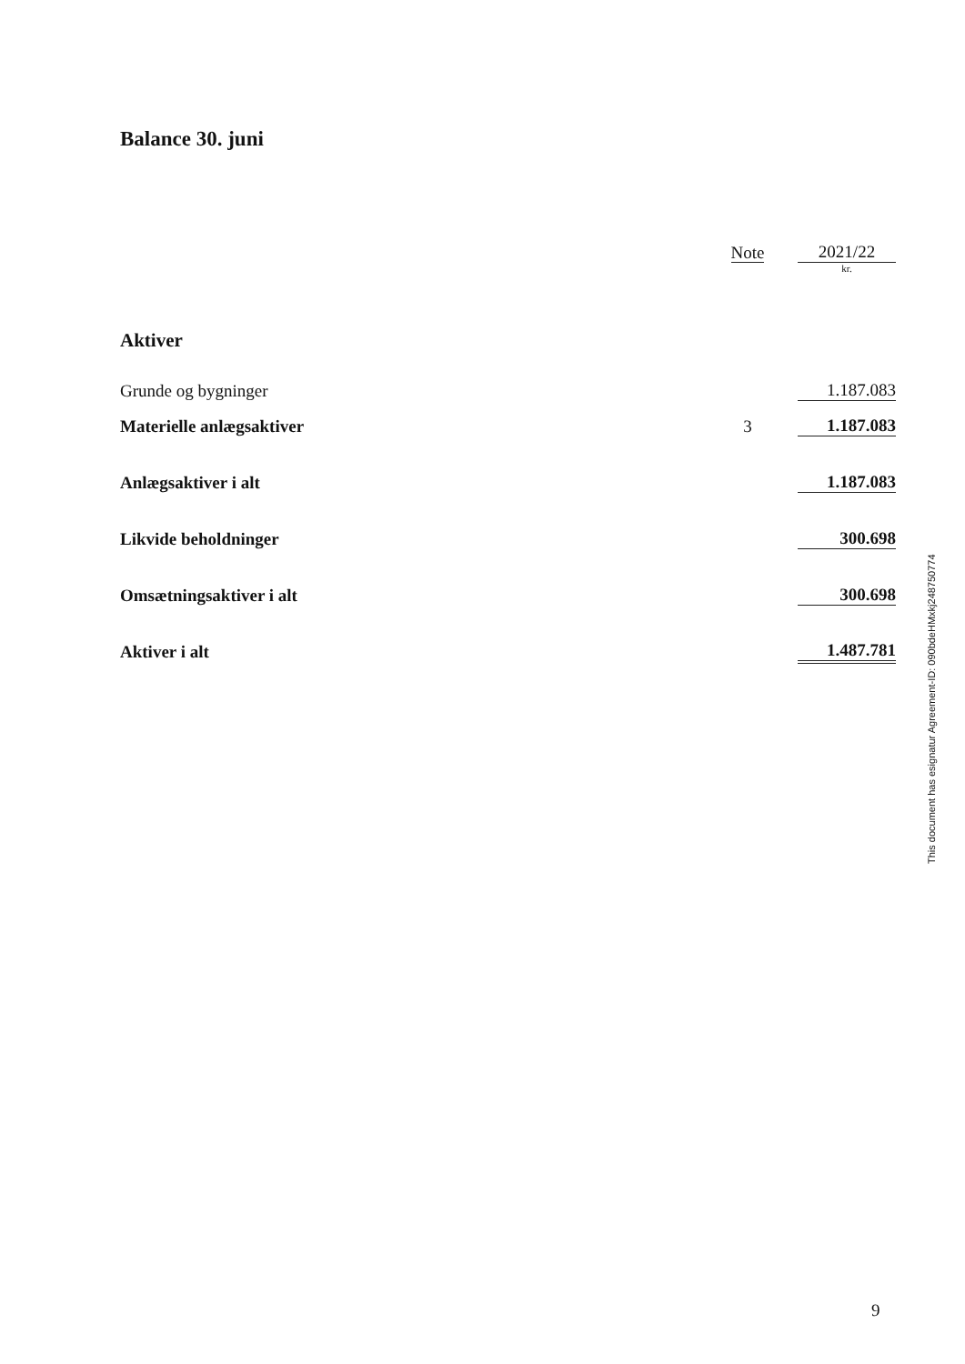Balance 30. juni
| | Note | | 2021/22 |
| --- | --- | --- | --- |
| | | | kr. |
| Aktiver | | | |
| Grunde og bygninger | | | 1.187.083 |
| Materielle anlægsaktiver | 3 | | 1.187.083 |
| Anlægsaktiver i alt | | | 1.187.083 |
| Likvide beholdninger | | | 300.698 |
| Omsætningsaktiver i alt | | | 300.698 |
| Aktiver i alt | | | 1.487.781 |
This document has esignatur Agreement-ID: 090bdeHMxkj248750774
9